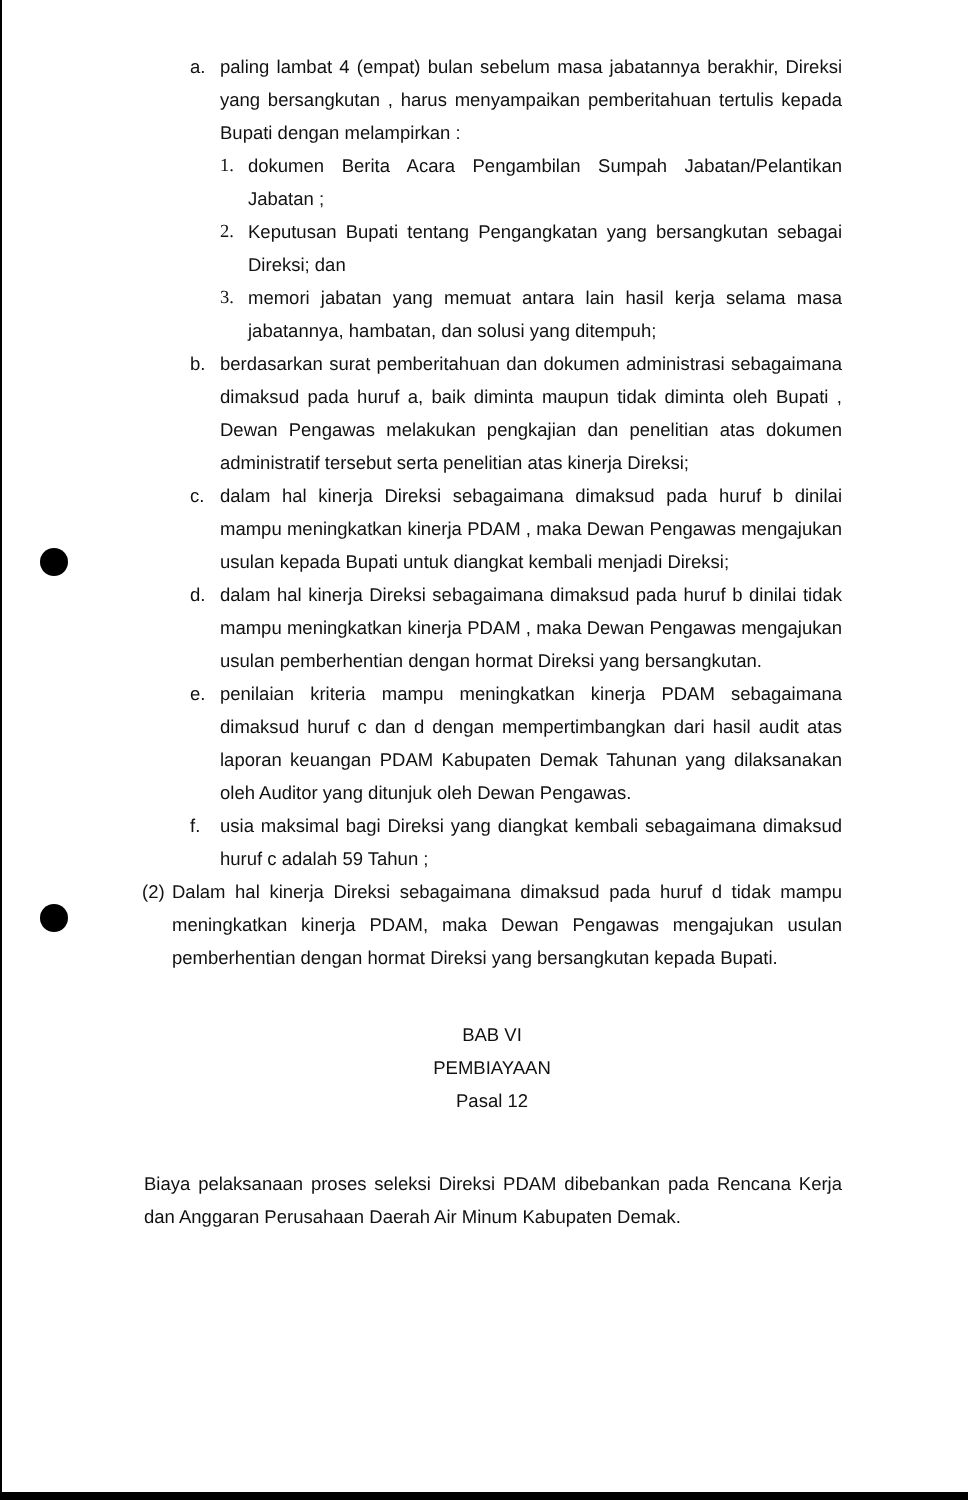a. paling lambat 4 (empat) bulan sebelum masa jabatannya berakhir, Direksi yang bersangkutan , harus menyampaikan pemberitahuan tertulis kepada Bupati dengan melampirkan :
1. dokumen Berita Acara Pengambilan Sumpah Jabatan/Pelantikan Jabatan ;
2. Keputusan Bupati tentang Pengangkatan yang bersangkutan sebagai Direksi; dan
3. memori jabatan yang memuat antara lain hasil kerja selama masa jabatannya, hambatan, dan solusi yang ditempuh;
b. berdasarkan surat pemberitahuan dan dokumen administrasi sebagaimana dimaksud pada huruf a, baik diminta maupun tidak diminta oleh Bupati , Dewan Pengawas melakukan pengkajian dan penelitian atas dokumen administratif tersebut serta penelitian atas kinerja Direksi;
c. dalam hal kinerja Direksi sebagaimana dimaksud pada huruf b dinilai mampu meningkatkan kinerja PDAM , maka Dewan Pengawas mengajukan usulan kepada Bupati untuk diangkat kembali menjadi Direksi;
d. dalam hal kinerja Direksi sebagaimana dimaksud pada huruf b dinilai tidak mampu meningkatkan kinerja PDAM , maka Dewan Pengawas mengajukan usulan pemberhentian dengan hormat Direksi yang bersangkutan.
e. penilaian kriteria mampu meningkatkan kinerja PDAM sebagaimana dimaksud huruf c dan d dengan mempertimbangkan dari hasil audit atas laporan keuangan PDAM Kabupaten Demak Tahunan yang dilaksanakan oleh Auditor yang ditunjuk oleh Dewan Pengawas.
f. usia maksimal bagi Direksi yang diangkat kembali sebagaimana dimaksud huruf c adalah 59 Tahun ;
(2) Dalam hal kinerja Direksi sebagaimana dimaksud pada huruf d tidak mampu meningkatkan kinerja PDAM, maka Dewan Pengawas mengajukan usulan pemberhentian dengan hormat Direksi yang bersangkutan kepada Bupati.
BAB VI
PEMBIAYAAN
Pasal 12
Biaya pelaksanaan proses seleksi Direksi PDAM dibebankan pada Rencana Kerja dan Anggaran Perusahaan Daerah Air Minum Kabupaten Demak.